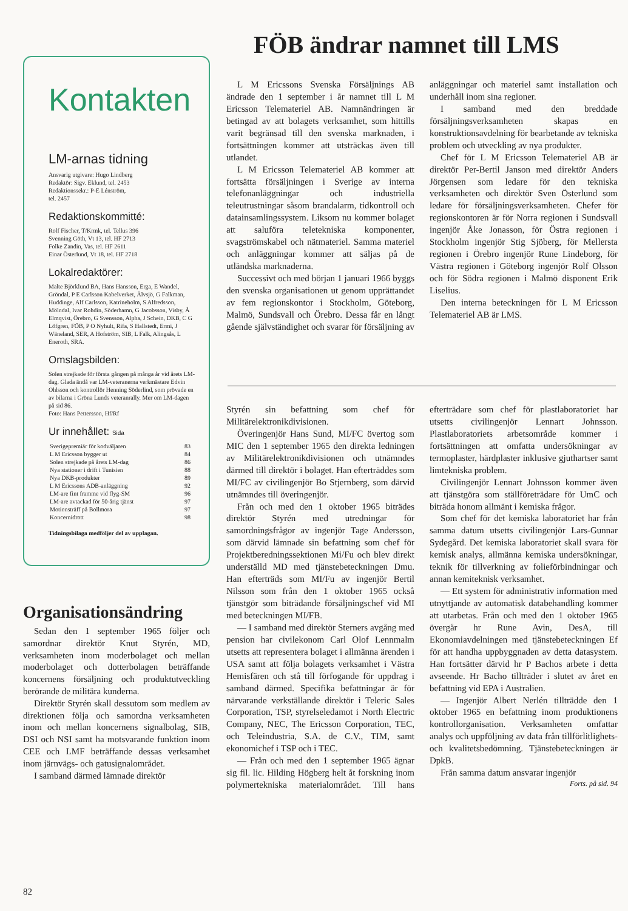FÖB ändrar namnet till LMS
Kontakten
LM-arnas tidning
Ansvarig utgivare: Hugo Lindberg
Redaktör: Sigv. Eklund, tel. 2453
Redaktionssekr.: P-E Lénström,
tel. 2457
Redaktionskommitté:
Rolf Fischer, T/Krmk, tel. Tellus 396
Svenning Göth, Vt 13, tel. HF 2713
Folke Zandin, Vas, tel. HF 2611
Einar Österlund, Vt 18, tel. HF 2718
Lokalredaktörer:
Malte Björklund BA, Hans Hansson, Erga, E Wandel, Gröndal, P E Carlsson Kabelverket, Älvsjö, G Falkman, Huddinge, Alf Carlsson, Katrineholm, S Alfredsson, Mölndal, Ivar Rohdin, Söderhamn, G Jacobsson, Visby, Å Elmqvist, Örebro, G Svensson, Alpha, J Schein, DKB, C G Löfgren, FÖB, P O Nyhult, Rifa, S Hallstedt, Ermi, J Wäneland, SER, A Hofström, SIB, L Falk, Alingsås, L Eneroth, SRA.
Omslagsbilden:
Solen strejkade för första gången på många år vid årets LM-dag. Glada ändå var LM-veteranerna verkmästare Edvin Ohlsson och kontrollör Henning Söderlind, som prövade en av bilarna i Gröna Lunds veteranrally. Mer om LM-dagen på sid 86.
Foto: Hans Pettersson, Hf/Rf
Ur innehållet: Sida
| Sverigepremiär för kodväljaren | 83 |
| L M Ericsson bygger ut | 84 |
| Solen strejkade på årets LM-dag | 86 |
| Nya stationer i drift i Tunisien | 88 |
| Nya DKB-produkter | 89 |
| L M Ericssons ADB-anläggning | 92 |
| LM-are fint framme vid flyg-SM | 96 |
| LM-are avtackad för 50-årig tjänst | 97 |
| Motionsträff på Bollmora | 97 |
| Koncernidrott | 98 |
Tidningsbilaga medföljer del av upplagan.
Organisationsändring
Sedan den 1 september 1965 följer och samordnar direktör Knut Styrén, MD, verksamheten inom moderbolaget och mellan moderbolaget och dotterbolagen beträffande koncernens försäljning och produktutveckling berörande de militära kunderna.
Direktör Styrén skall dessutom som medlem av direktionen följa och samordna verksamheten inom och mellan koncernens signalbolag, SIB, DSI och NSI samt ha motsvarande funktion inom CEE och LMF beträffande dessas verksamhet inom järnvägs- och gatusignalområdet.
I samband därmed lämnade direktör
L M Ericssons Svenska Försäljnings AB ändrade den 1 september i år namnet till L M Ericsson Telemateriel AB. Namnändringen är betingad av att bolagets verksamhet, som hittills varit begränsad till den svenska marknaden, i fortsättningen kommer att utsträckas även till utlandet.
L M Ericsson Telemateriel AB kommer att fortsätta försäljningen i Sverige av interna telefonanläggningar och industriella teleutrustningar såsom brandalarm, tidkontroll och datainsamlingssystem. Liksom nu kommer bolaget att saluföra teletekniska komponenter, svagströmskabel och nätmateriel. Samma materiel och anläggningar kommer att säljas på de utländska marknaderna.
Successivt och med början 1 januari 1966 byggs den svenska organisationen ut genom upprättandet av fem regionskontor i Stockholm, Göteborg, Malmö, Sundsvall och Örebro. Dessa får en långt gående självständighet och svarar för försäljning av anläggningar och materiel samt installation och underhåll inom sina regioner.
I samband med den breddade försäljningsverksamheten skapas en konstruktionsavdelning för bearbetande av tekniska problem och utveckling av nya produkter.
Chef för L M Ericsson Telemateriel AB är direktör Per-Bertil Janson med direktör Anders Jörgensen som ledare för den tekniska verksamheten och direktör Sven Österlund som ledare för försäljningsverksamheten. Chefer för regionskontoren är för Norra regionen i Sundsvall ingenjör Åke Jonasson, för Östra regionen i Stockholm ingenjör Stig Sjöberg, för Mellersta regionen i Örebro ingenjör Rune Lindeborg, för Västra regionen i Göteborg ingenjör Rolf Olsson och för Södra regionen i Malmö disponent Erik Liselius.
Den interna beteckningen för L M Ericsson Telemateriel AB är LMS.
Styrén sin befattning som chef för Militärelektronikdivisionen.
Överingenjör Hans Sund, MI/FC övertog som MIC den 1 september 1965 den direkta ledningen av Militärelektronikdivisionen och utnämndes därmed till direktör i bolaget. Han efterträddes som MI/FC av civilingenjör Bo Stjernberg, som därvid utnämndes till överingenjör.
Från och med den 1 oktober 1965 biträdes direktör Styrén med utredningar för samordningsfrågor av ingenjör Tage Andersson, som därvid lämnade sin befattning som chef för Projektberedningssektionen Mi/Fu och blev direkt underställd MD med tjänstebeteckningen Dmu. Han efterträds som MI/Fu av ingenjör Bertil Nilsson som från den 1 oktober 1965 också tjänstgör som biträdande försäljningschef vid MI med beteckningen MI/FB.
— I samband med direktör Sterners avgång med pension har civilekonom Carl Olof Lennmalm utsetts att representera bolaget i allmänna ärenden i USA samt att följa bolagets verksamhet i Västra Hemisfären och stå till förfogande för uppdrag i samband därmed. Specifika befattningar är för närvarande verkställande direktör i Teleric Sales Corporation, TSP, styrelseledamot i North Electric Company, NEC, The Ericsson Corporation, TEC, och Teleindustria, S.A. de C.V., TIM, samt ekonomichef i TSP och i TEC.
— Från och med den 1 september 1965 ägnar sig fil. lic. Hilding Högberg helt åt forskning inom polymertekniska materialområdet. Till hans efterträdare som chef för plastlaboratoriet har utsetts civilingenjör Lennart Johnsson. Plastlaboratoriets arbetsområde kommer i fortsättningen att omfatta undersökningar av termoplaster, härdplaster inklusive gjuthartser samt limtekniska problem.
Civilingenjör Lennart Johnsson kommer även att tjänstgöra som ställföreträdare för UmC och biträda honom allmänt i kemiska frågor.
Som chef för det kemiska laboratoriet har från samma datum utsetts civilingenjör Lars-Gunnar Sydegård. Det kemiska laboratoriet skall svara för kemisk analys, allmänna kemiska undersökningar, teknik för tillverkning av folieförbindningar och annan kemiteknisk verksamhet.
— Ett system för administrativ information med utnyttjande av automatisk databehandling kommer att utarbetas. Från och med den 1 oktober 1965 övergår hr Rune Avin, DesA, till Ekonomiavdelningen med tjänstebeteckningen Ef för att handha uppbyggnaden av detta datasystem. Han fortsätter därvid hr P Bachos arbete i detta avseende. Hr Bacho tillträder i slutet av året en befattning vid EPA i Australien.
— Ingenjör Albert Nerlén tillträdde den 1 oktober 1965 en befattning inom produktionens kontrollorganisation. Verksamheten omfattar analys och uppföljning av data från tillförlitlighets- och kvalitetsbedömning. Tjänstebeteckningen är DpkB.
Från samma datum ansvarar ingenjör
Forts. på sid. 94
82